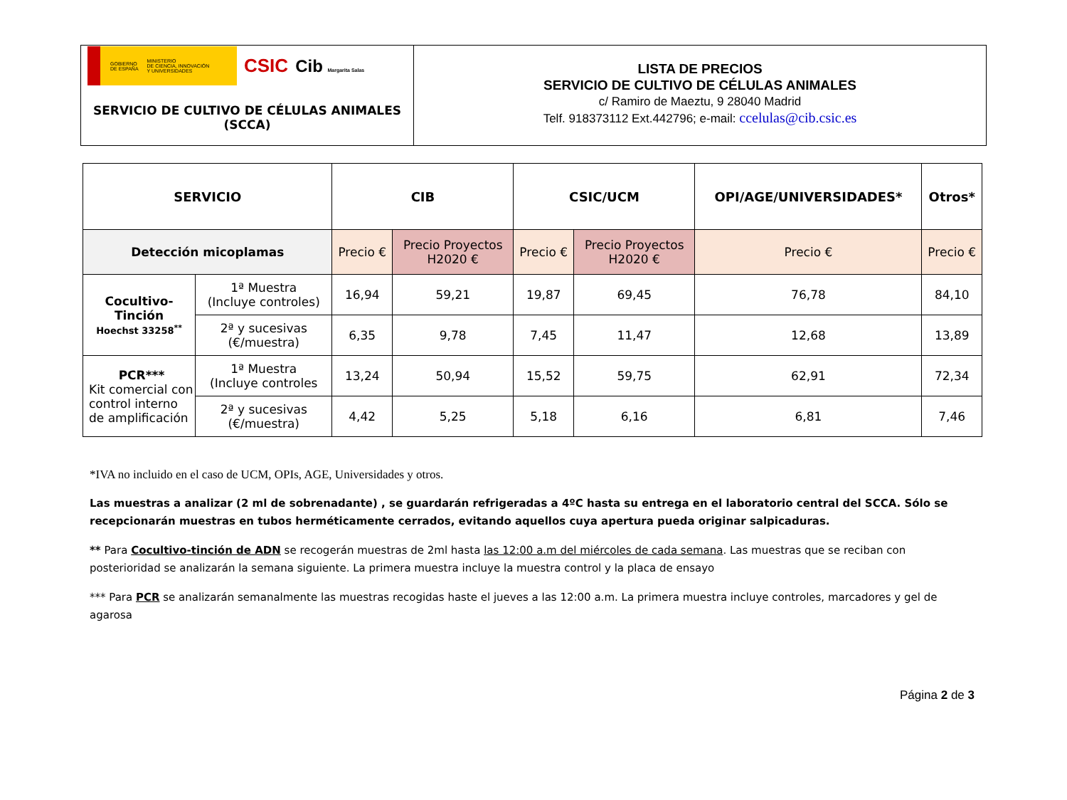| GOBIERNO DE ESPAÑA MINISTERIO DE CIENCIA, INNOVACIÓN Y UNIVERSIDADES CSIC Cib Margarita Salas SERVICIO DE CULTIVO DE CÉLULAS ANIMALES (SCCA) | LISTA DE PRECIOS SERVICIO DE CULTIVO DE CÉLULAS ANIMALES c/ Ramiro de Maeztu, 9 28040 Madrid Telf. 918373112 Ext.442796; e-mail: ccelulas@cib.csic.es |
| SERVICIO | | CIB | | CSIC/UCM | | OPI/AGE/UNIVERSIDADES* | Otros* |
| --- | --- | --- | --- | --- | --- | --- | --- |
| Detección micoplamas | | Precio € | Precio Proyectos H2020 € | Precio € | Precio Proyectos H2020 € | Precio € | Precio € |
| Cocultivo-Tinción Hoechst 33258<sup>**</sup> | 1ª Muestra (Incluye controles) | 16,94 | 59,21 | 19,87 | 69,45 | 76,78 | 84,10 |
| | 2ª y sucesivas (€/muestra) | 6,35 | 9,78 | 7,45 | 11,47 | 12,68 | 13,89 |
| PCR*** Kit comercial con control interno de amplificación | 1ª Muestra (Incluye controles | 13,24 | 50,94 | 15,52 | 59,75 | 62,91 | 72,34 |
| | 2ª y sucesivas (€/muestra) | 4,42 | 5,25 | 5,18 | 6,16 | 6,81 | 7,46 |
*IVA no incluido en el caso de UCM, OPIs, AGE, Universidades y otros.
Las muestras a analizar (2 ml de sobrenadante) , se guardarán refrigeradas a 4ºC hasta su entrega en el laboratorio central del SCCA. Sólo se recepcionarán muestras en tubos herméticamente cerrados, evitando aquellos cuya apertura pueda originar salpicaduras.
** Para Cocultivo-tinción de ADN se recogerán muestras de 2ml hasta las 12:00 a.m del miércoles de cada semana. Las muestras que se reciban con posterioridad se analizarán la semana siguiente. La primera muestra incluye la muestra control y la placa de ensayo
*** Para PCR se analizarán semanalmente las muestras recogidas haste el jueves a las 12:00 a.m. La primera muestra incluye controles, marcadores y gel de agarosa
Página 2 de 3